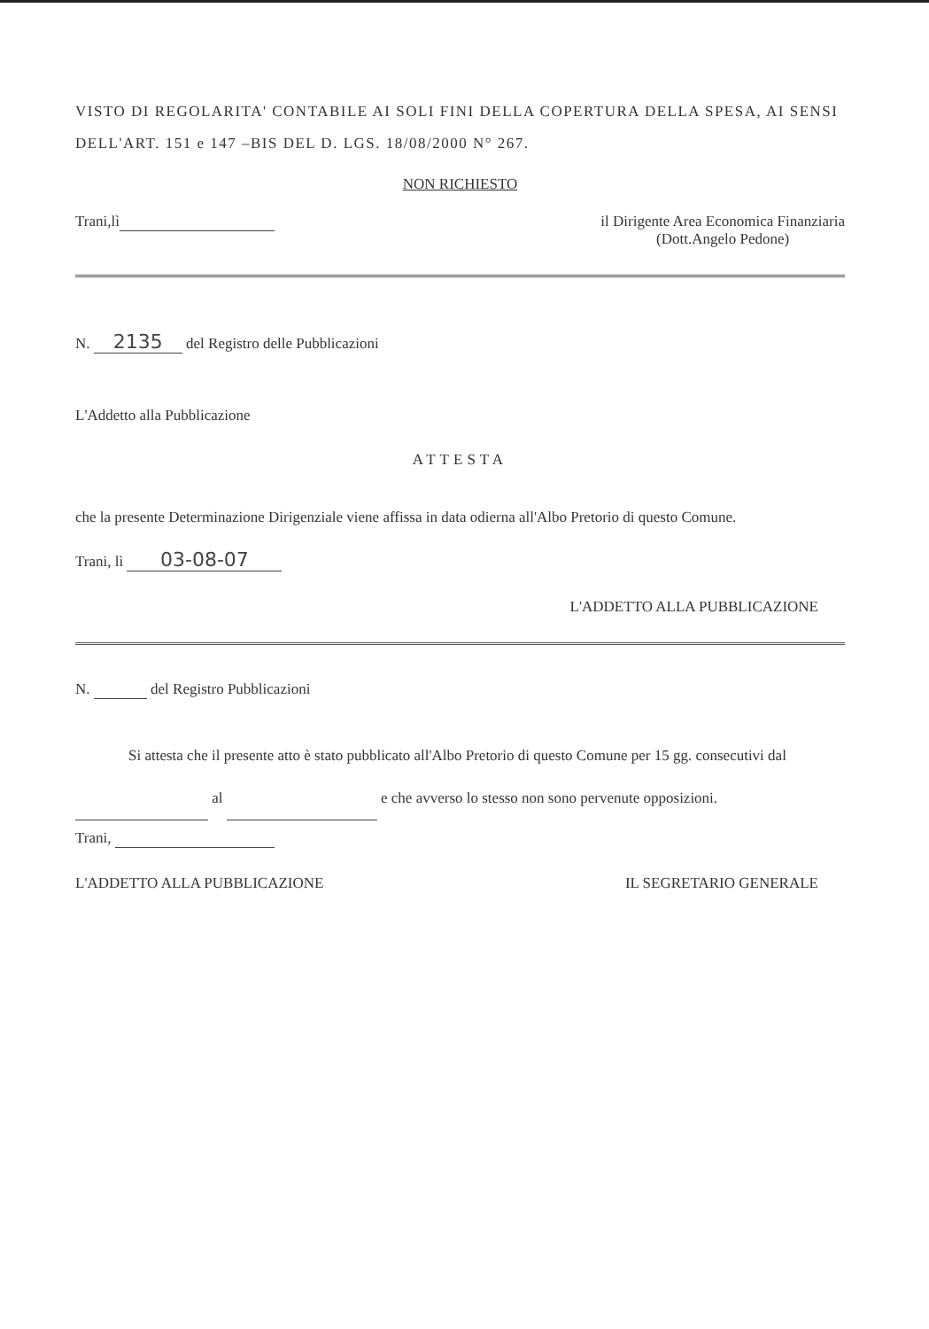VISTO DI REGOLARITA' CONTABILE AI SOLI FINI DELLA COPERTURA DELLA SPESA, AI SENSI DELL'ART. 151 e 147 –BIS DEL D. LGS. 18/08/2000 N° 267.
NON RICHIESTO
Trani,lì il Dirigente Area Economica Finanziaria
(Dott.Angelo Pedone)
N. 2135 del Registro delle Pubblicazioni
L'Addetto alla Pubblicazione
ATTESTA
che la presente Determinazione Dirigenziale viene affissa in data odierna all'Albo Pretorio di questo Comune.
Trani, lì 03-08-07
L'ADDETTO ALLA PUBBLICAZIONE
N. del Registro Pubblicazioni
Si attesta che il presente atto è stato pubblicato all'Albo Pretorio di questo Comune per 15 gg. consecutivi dal al e che avverso lo stesso non sono pervenute opposizioni.
Trani,
L'ADDETTO ALLA PUBBLICAZIONE IL SEGRETARIO GENERALE